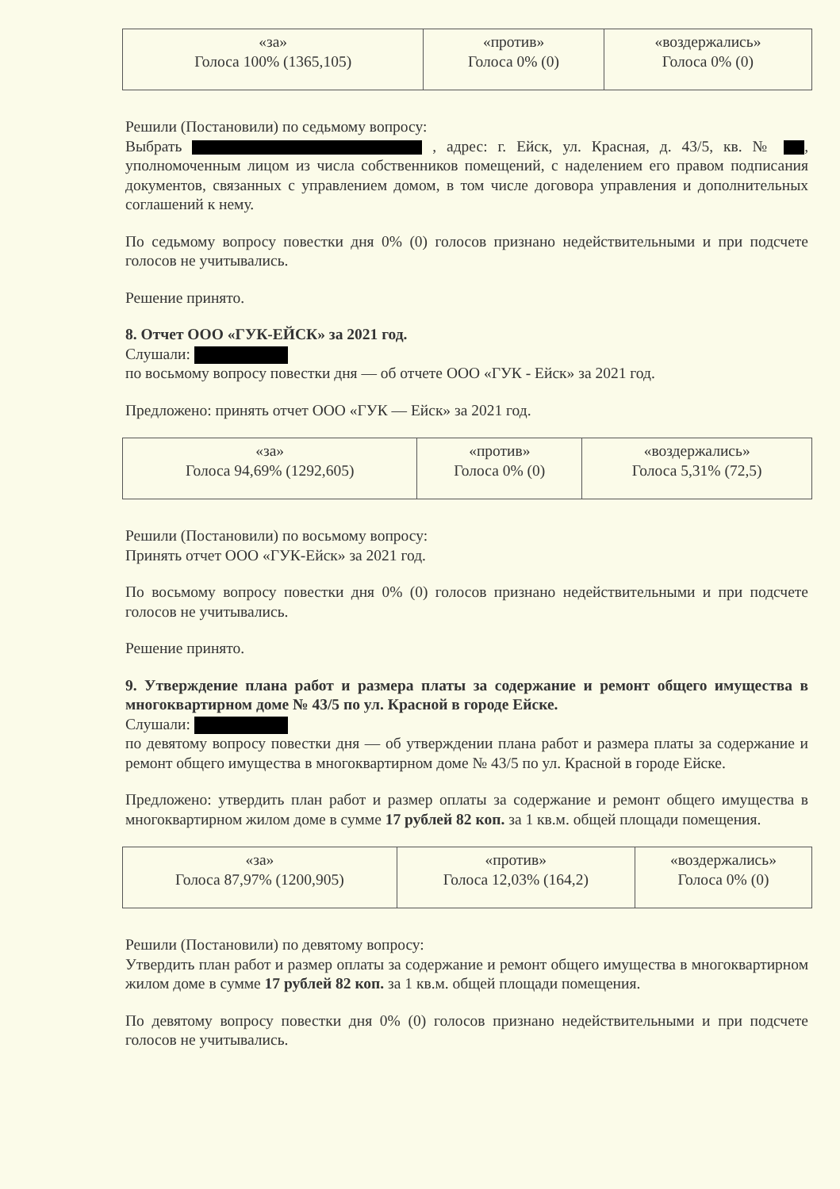| «за» Голоса 100% (1365,105) | «против» Голоса 0% (0) | «воздержались» Голоса 0% (0) |
Решили (Постановили) по седьмому вопросу:
Выбрать , адрес: г. Ейск, ул. Красная, д. 43/5, кв. № , уполномоченным лицом из числа собственников помещений, с наделением его правом подписания документов, связанных с управлением домом, в том числе договора управления и дополнительных соглашений к нему.
По седьмому вопросу повестки дня 0% (0) голосов признано недействительными и при подсчете голосов не учитывались.
Решение принято.
8. Отчет ООО «ГУК-ЕЙСК» за 2021 год.
Слушали:
по восьмому вопросу повестки дня — об отчете ООО «ГУК - Ейск» за 2021 год.
Предложено: принять отчет ООО «ГУК — Ейск» за 2021 год.
| «за» Голоса 94,69% (1292,605) | «против» Голоса 0% (0) | «воздержались» Голоса 5,31% (72,5) |
Решили (Постановили) по восьмому вопросу:
Принять отчет ООО «ГУК-Ейск» за 2021 год.
По восьмому вопросу повестки дня 0% (0) голосов признано недействительными и при подсчете голосов не учитывались.
Решение принято.
9. Утверждение плана работ и размера платы за содержание и ремонт общего имущества в многоквартирном доме № 43/5 по ул. Красной в городе Ейске.
Слушали:
по девятому вопросу повестки дня — об утверждении плана работ и размера платы за содержание и ремонт общего имущества в многоквартирном доме № 43/5 по ул. Красной в городе Ейске.
Предложено: утвердить план работ и размер оплаты за содержание и ремонт общего имущества в многоквартирном жилом доме в сумме 17 рублей 82 коп. за 1 кв.м. общей площади помещения.
| «за» Голоса 87,97% (1200,905) | «против» Голоса 12,03% (164,2) | «воздержались» Голоса 0% (0) |
Решили (Постановили) по девятому вопросу:
Утвердить план работ и размер оплаты за содержание и ремонт общего имущества в многоквартирном жилом доме в сумме 17 рублей 82 коп. за 1 кв.м. общей площади помещения.
По девятому вопросу повестки дня 0% (0) голосов признано недействительными и при подсчете голосов не учитывались.